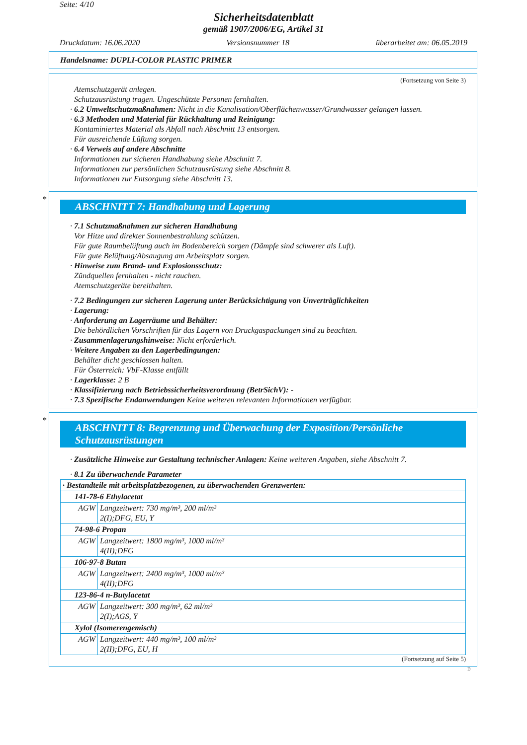Seite: 4/10
Sicherheitsdatenblatt
gemäß 1907/2006/EG, Artikel 31
Druckdatum: 16.06.2020 Versionsnummer 18 überarbeitet am: 06.05.2019
Handelsname: DUPLI-COLOR PLASTIC PRIMER
(Fortsetzung von Seite 3)
Atemschutzgerät anlegen.
Schutzausrüstung tragen. Ungeschützte Personen fernhalten.
· 6.2 Umweltschutzmaßnahmen: Nicht in die Kanalisation/Oberflächenwasser/Grundwasser gelangen lassen.
· 6.3 Methoden und Material für Rückhaltung und Reinigung:
Kontaminiertes Material als Abfall nach Abschnitt 13 entsorgen.
Für ausreichende Lüftung sorgen.
· 6.4 Verweis auf andere Abschnitte
Informationen zur sicheren Handhabung siehe Abschnitt 7.
Informationen zur persönlichen Schutzausrüstung siehe Abschnitt 8.
Informationen zur Entsorgung siehe Abschnitt 13.
*
ABSCHNITT 7: Handhabung und Lagerung
· 7.1 Schutzmaßnahmen zur sicheren Handhabung
Vor Hitze und direkter Sonnenbestrahlung schützen.
Für gute Raumbelüftung auch im Bodenbereich sorgen (Dämpfe sind schwerer als Luft).
Für gute Belüftung/Absaugung am Arbeitsplatz sorgen.
· Hinweise zum Brand- und Explosionsschutz:
Zündquellen fernhalten - nicht rauchen.
Atemschutzgeräte bereithalten.
· 7.2 Bedingungen zur sicheren Lagerung unter Berücksichtigung von Unverträglichkeiten
· Lagerung:
· Anforderung an Lagerräume und Behälter:
Die behördlichen Vorschriften für das Lagern von Druckgaspackungen sind zu beachten.
· Zusammenlagerungshinweise: Nicht erforderlich.
· Weitere Angaben zu den Lagerbedingungen:
Behälter dicht geschlossen halten.
Für Österreich: VbF-Klasse entfällt
· Lagerklasse: 2 B
· Klassifizierung nach Betriebssicherheitsverordnung (BetrSichV): -
· 7.3 Spezifische Endanwendungen Keine weiteren relevanten Informationen verfügbar.
*
ABSCHNITT 8: Begrenzung und Überwachung der Exposition/Persönliche Schutzausrüstungen
· Zusätzliche Hinweise zur Gestaltung technischer Anlagen: Keine weiteren Angaben, siehe Abschnitt 7.
· 8.1 Zu überwachende Parameter
| · Bestandteile mit arbeitsplatzbezogenen, zu überwachenden Grenzwerten: | |
| 141-78-6 Ethylacetat | |
| AGW | Langzeitwert: 730 mg/m³, 200 ml/m³ 2(I);DFG, EU, Y |
| 74-98-6 Propan | |
| AGW | Langzeitwert: 1800 mg/m³, 1000 ml/m³ 4(II);DFG |
| 106-97-8 Butan | |
| AGW | Langzeitwert: 2400 mg/m³, 1000 ml/m³ 4(II);DFG |
| 123-86-4 n-Butylacetat | |
| AGW | Langzeitwert: 300 mg/m³, 62 ml/m³ 2(I);AGS, Y |
| Xylol (Isomerengemisch) | |
| AGW | Langzeitwert: 440 mg/m³, 100 ml/m³ 2(II);DFG, EU, H |
(Fortsetzung auf Seite 5)
D